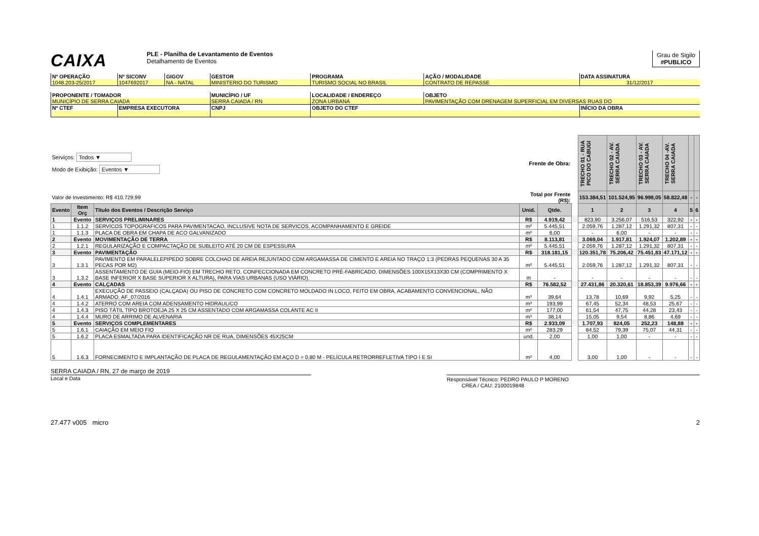CAIXA
PLE - Planilha de Levantamento de Eventos
Detalhamento de Eventos
Grau de Sigilo
#PUBLICO
| Nº OPERAÇÃO | Nº SICONV | GIGOV | GESTOR | PROGRAMA | AÇÃO / MODALIDADE | DATA ASSINATURA |
| 1048.203-25/2017 | 1047692017 | NA - NATAL | MINISTERIO DO TURISMO | TURISMO SOCIAL NO BRASIL | CONTRATO DE REPASSE | 31/12/2017 |
| PROPONENTE / TOMADOR | | | MUNICÍPIO / UF | LOCALIDADE / ENDEREÇO | OBJETO | |
| MUNICÍPIO DE SERRA CAIADA | | | SERRA CAIADA / RN | ZONA URBANA | PAVIMENTAÇÃO COM DRENAGEM SUPERFICIAL EM DIVERSAS RUAS DO | |
| Nº CTEF | EMPRESA EXECUTORA | | CNPJ | OBJETO DO CTEF | | INÍCIO DA OBRA |
| Serviços: Todos ▼ Modo de Exibição: Eventos ▼ Frente de Obra: | | | | | | TRECHO 01 - RUA PICO DO CABUGI | TRECHO 02 - AV. SERRA CAIADA | TRECHO 03 - AV. SERRA CAIADA | TRECHO 04 -AV. SERRA CAIADA | | |
| Valor de Investimento: R$ 410.729,99 | | | Total por Frente (R$): | | | 153.384,51 | 101.524,95 | 96.998,05 | 58.822,48 | - | - |
| Evento | Item Orç | Título dos Eventos / Descrição Serviço | Unid. | Qtde. | | 1 | 2 | 3 | 4 | 5 | 6 |
| 1 | Evento | SERVIÇOS PRELIMINARES | R$ | 4.919,42 | | 823,90 | 3.256,07 | 516,53 | 322,92 | - | - |
| 1 | 1.1.2 | SERVICOS TOPOGRAFICOS PARA PAVIMENTACAO, INCLUSIVE NOTA DE SERVICOS, ACOMPANHAMENTO E GREIDE | m² | 5.445,51 | | 2.059,76 | 1.287,12 | 1.291,32 | 807,31 | - | - |
| 1 | 1.1.3 | PLACA DE OBRA EM CHAPA DE ACO GALVANIZADO | m² | 6,00 | | - | 6,00 | - | - | - | - |
| 2 | Evento | MOVIMENTAÇÃO DE TERRA | R$ | 8.113,81 | | 3.069,04 | 1.917,81 | 1.924,07 | 1.202,89 | - | - |
| 2 | 1.2.1 | REGULARIZAÇÃO E COMPACTAÇÃO DE SUBLEITO ATÉ 20 CM DE ESPESSURA | m² | 5.445,51 | | 2.059,76 | 1.287,12 | 1.291,32 | 807,31 | - | - |
| 3 | Evento | PAVIMENTAÇÃO | R$ | 318.181,15 | | 120.351,78 | 75.206,42 | 75.451,83 | 47.171,12 | - | - |
| 3 | 1.3.1 | PAVIMENTO EM PARALELEPIPEDO SOBRE COLCHAO DE AREIA REJUNTADO COM ARGAMASSA DE CIMENTO E AREIA NO TRAÇO 1:3 (PEDRAS PEQUENAS 30 A 35 PECAS POR M2) | m² | 5.445,51 | | 2.059,76 | 1.287,12 | 1.291,32 | 807,31 | - | - |
| 3 | 1.3.2 | ASSENTAMENTO DE GUIA (MEIO-FIO) EM TRECHO RETO, CONFECCIONADA EM CONCRETO PRÉ-FABRICADO, DIMENSÕES 100X15X13X30 CM (COMPRIMENTO X BASE INFERIOR X BASE SUPERIOR X ALTURA), PARA VIAS URBANAS (USO VIÁRIO). | m | - | | - | - | - | - | - | - |
| 4 | Evento | CALÇADAS | R$ | 76.582,52 | | 27.431,86 | 20.320,61 | 18.853,39 | 9.976,66 | - | - |
| 4 | 1.4.1 | EXECUÇÃO DE PASSEIO (CALÇADA) OU PISO DE CONCRETO COM CONCRETO MOLDADO IN LOCO, FEITO EM OBRA, ACABAMENTO CONVENCIONAL, NÃO ARMADO. AF_07/2016 | m³ | 39,64 | | 13,78 | 10,69 | 9,92 | 5,25 | - | - |
| 4 | 1.4.2 | ATERRO COM AREIA COM ADENSAMENTO HIDRAULICO | m³ | 193,99 | | 67,45 | 52,34 | 48,53 | 25,67 | - | - |
| 4 | 1.4.3 | PISO TÁTIL TIPO BROTOEJA 25 X 25 CM ASSENTADO COM ARGAMASSA COLANTE AC II | m² | 177,00 | | 61,54 | 47,75 | 44,28 | 23,43 | - | - |
| 4 | 1.4.4 | MURO DE ARRIMO DE ALVENARIA | m³ | 38,14 | | 15,05 | 9,54 | 8,86 | 4,69 | - | - |
| 5 | Evento | SERVIÇOS COMPLEMENTARES | R$ | 2.933,09 | | 1.707,93 | 824,05 | 252,23 | 148,88 | - | - |
| 5 | 1.6.1 | CAIAÇÃO EM MEIO FIO | m² | 283,29 | | 84,52 | 79,39 | 75,07 | 44,31 | - | - |
| 5 | 1.6.2 | PLACA ESMALTADA PARA IDENTIFICAÇÃO NR DE RUA, DIMENSÕES 45X25CM | und. | 2,00 | | 1,00 | 1,00 | - | - | - | - |
| 5 | 1.6.3 | FORNECIMENTO E IMPLANTAÇÃO DE PLACA DE REGULAMENTAÇÃO EM AÇO D = 0,80 M - PELÍCULA RETRORREFLETIVA TIPO I E SI | m² | 4,00 | | 3,00 | 1,00 | - | - | - | - |
SERRA CAIADA / RN, 27 de março de 2019
Local e Data
Responsável Técnico: PEDRO PAULO P MORENO
CREA / CAU: 2100019848
27.477 v005 micro 2